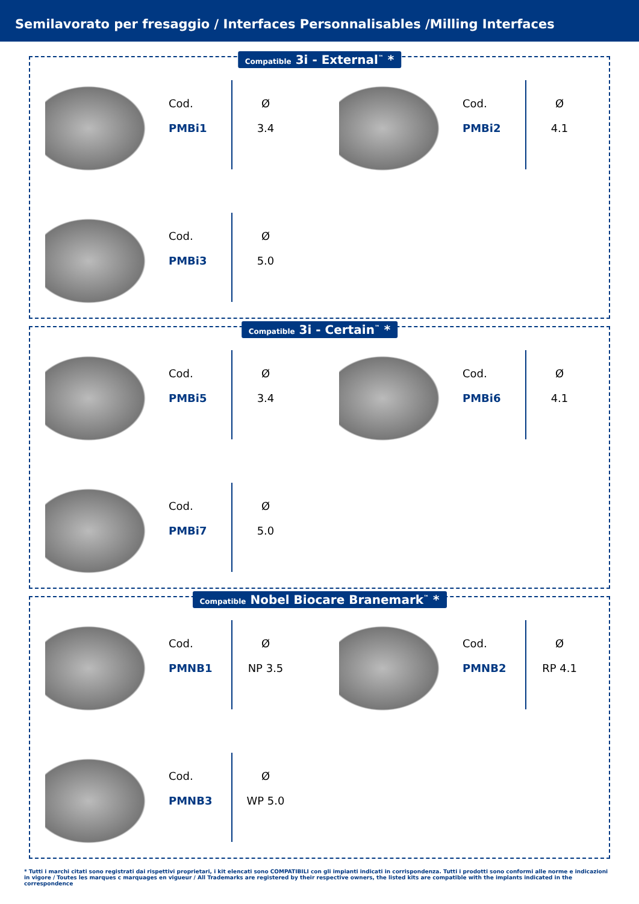Semilavorato per fresaggio / Interfaces Personnalisables /Milling Interfaces
Compatible 3i - External<sup>™</sup> *
Cod.
PMBi1
Ø
3.4
Cod.
PMBi2
Ø
4.1
Cod.
PMBi3
Ø
5.0
Compatible 3i - Certain<sup>™</sup> *
Cod.
PMBi5
Ø
3.4
Cod.
PMBi6
Ø
4.1
Cod.
PMBi7
Ø
5.0
Compatible Nobel Biocare Branemark<sup>™</sup> *
Cod.
PMNB1
Ø
NP 3.5
Cod.
PMNB2
Ø
RP 4.1
Cod.
PMNB3
Ø
WP 5.0
* Tutti i marchi citati sono registrati dai rispettivi proprietari, i kit elencati sono COMPATIBILI con gli impianti indicati in corrispondenza. Tutti i prodotti sono conformi alle norme e indicazioni in vigore / Toutes les marques c marquages en vigueur / All Trademarks are registered by their respective owners, the listed kits are compatible with the implants indicated in the correspondence